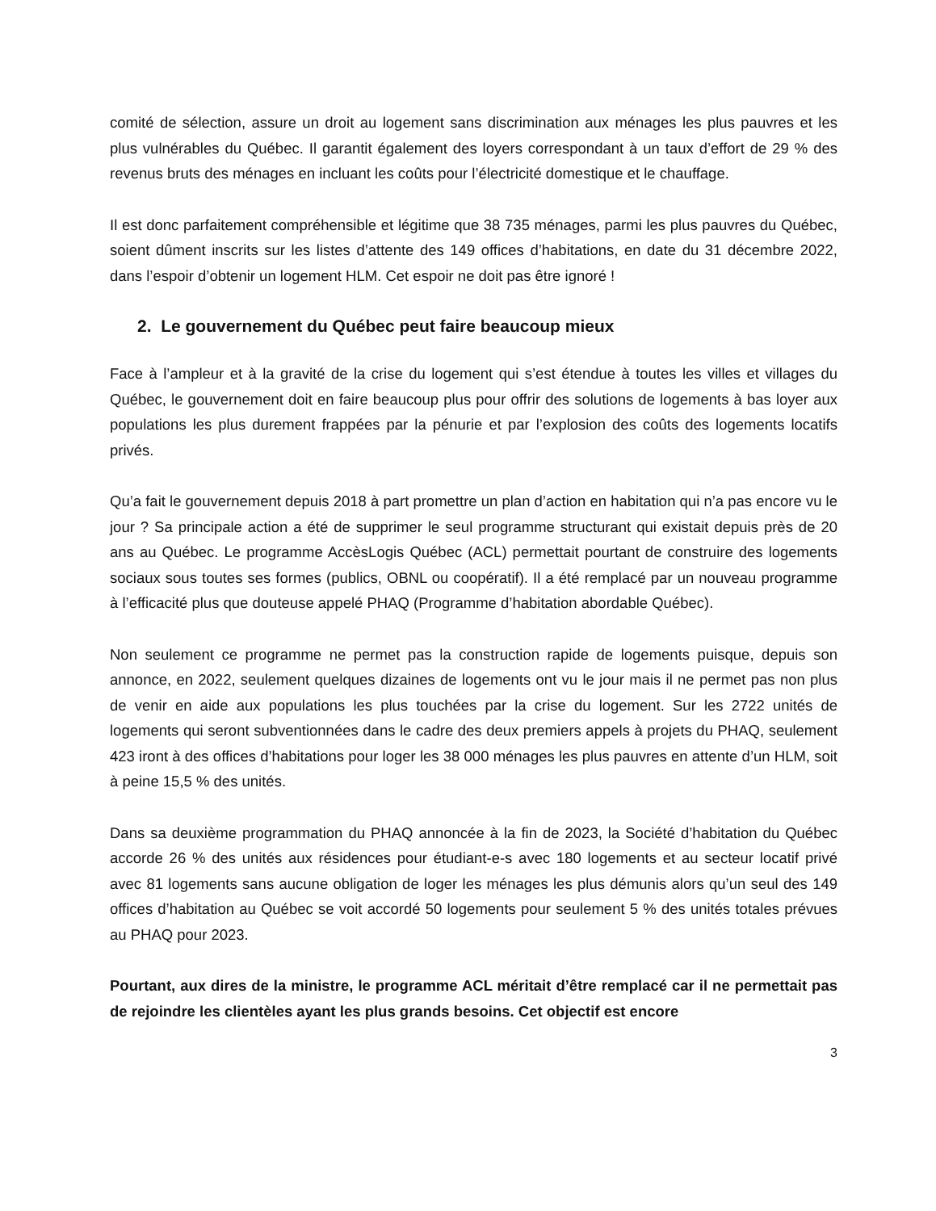comité de sélection, assure un droit au logement sans discrimination aux ménages les plus pauvres et les plus vulnérables du Québec. Il garantit également des loyers correspondant à un taux d’effort de 29 % des revenus bruts des ménages en incluant les coûts pour l’électricité domestique et le chauffage.
Il est donc parfaitement compréhensible et légitime que 38 735 ménages, parmi les plus pauvres du Québec, soient dûment inscrits sur les listes d’attente des 149 offices d’habitations, en date du 31 décembre 2022, dans l’espoir d’obtenir un logement HLM. Cet espoir ne doit pas être ignoré !
2. Le gouvernement du Québec peut faire beaucoup mieux
Face à l’ampleur et à la gravité de la crise du logement qui s’est étendue à toutes les villes et villages du Québec, le gouvernement doit en faire beaucoup plus pour offrir des solutions de logements à bas loyer aux populations les plus durement frappées par la pénurie et par l’explosion des coûts des logements locatifs privés.
Qu’a fait le gouvernement depuis 2018 à part promettre un plan d’action en habitation qui n’a pas encore vu le jour ? Sa principale action a été de supprimer le seul programme structurant qui existait depuis près de 20 ans au Québec. Le programme AccèsLogis Québec (ACL) permettait pourtant de construire des logements sociaux sous toutes ses formes (publics, OBNL ou coopératif). Il a été remplacé par un nouveau programme à l’efficacité plus que douteuse appelé PHAQ (Programme d’habitation abordable Québec).
Non seulement ce programme ne permet pas la construction rapide de logements puisque, depuis son annonce, en 2022, seulement quelques dizaines de logements ont vu le jour mais il ne permet pas non plus de venir en aide aux populations les plus touchées par la crise du logement. Sur les 2722 unités de logements qui seront subventionnées dans le cadre des deux premiers appels à projets du PHAQ, seulement 423 iront à des offices d’habitations pour loger les 38 000 ménages les plus pauvres en attente d’un HLM, soit à peine 15,5 % des unités.
Dans sa deuxième programmation du PHAQ annoncée à la fin de 2023, la Société d’habitation du Québec accorde 26 % des unités aux résidences pour étudiant-e-s avec 180 logements et au secteur locatif privé avec 81 logements sans aucune obligation de loger les ménages les plus démunis alors qu’un seul des 149 offices d’habitation au Québec se voit accordé 50 logements pour seulement 5 % des unités totales prévues au PHAQ pour 2023.
Pourtant, aux dires de la ministre, le programme ACL méritait d’être remplacé car il ne permettait pas de rejoindre les clientèles ayant les plus grands besoins. Cet objectif est encore
3